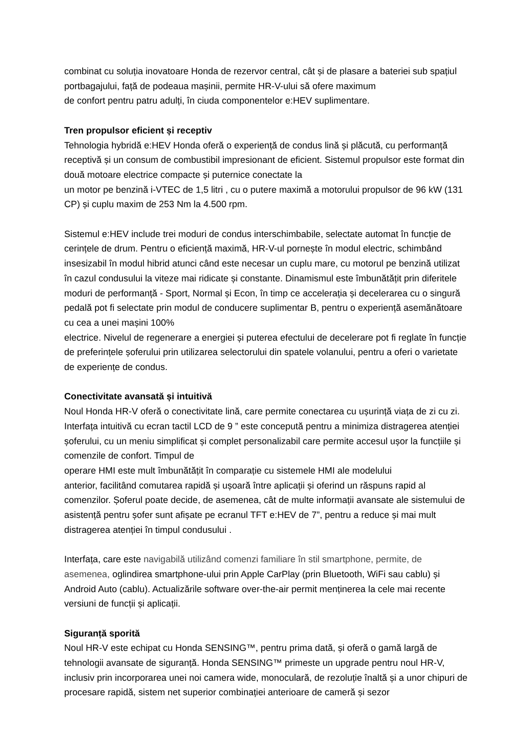combinat cu soluția inovatoare Honda de rezervor central, cât și de plasare a bateriei sub spațiul portbagajului, față de podeaua mașinii, permite HR-V-ului să ofere maximum
de confort pentru patru adulți, în ciuda componentelor e:HEV suplimentare.
Tren propulsor eficient și receptiv
Tehnologia hybridă e:HEV Honda oferă o experiență de condus lină și plăcută, cu performanță receptivă și un consum de combustibil impresionant de eficient. Sistemul propulsor este format din două motoare electrice compacte și puternice conectate la
un motor pe benzină i-VTEC de 1,5 litri , cu o putere maximă a motorului propulsor de 96 kW (131 CP) și cuplu maxim de 253 Nm la 4.500 rpm.
Sistemul e:HEV include trei moduri de condus interschimbabile, selectate automat în funcție de cerințele de drum. Pentru o eficiență maximă, HR-V-ul pornește în modul electric, schimbând insesizabil în modul hibrid atunci când este necesar un cuplu mare, cu motorul pe benzină utilizat în cazul condusului la viteze mai ridicate și constante. Dinamismul este îmbunătățit prin diferitele moduri de performanță - Sport, Normal și Econ, în timp ce accelerația și decelerarea cu o singură pedală pot fi selectate prin modul de conducere suplimentar B, pentru o experiență asemănătoare cu cea a unei mașini 100%
electrice. Nivelul de regenerare a energiei și puterea efectului de decelerare pot fi reglate în funcție de preferințele șoferului prin utilizarea selectorului din spatele volanului, pentru a oferi o varietate de experiențe de condus.
Conectivitate avansată și intuitivă
Noul Honda HR-V oferă o conectivitate lină, care permite conectarea cu ușurință viața de zi cu zi. Interfața intuitivă cu ecran tactil LCD de 9 ” este concepută pentru a minimiza distragerea atenției șoferului, cu un meniu simplificat și complet personalizabil care permite accesul ușor la funcțiile și comenzile de confort. Timpul de
operare HMI este mult îmbunătățit în comparație cu sistemele HMI ale modelului
anterior, facilitând comutarea rapidă și ușoară între aplicații și oferind un răspuns rapid al comenzilor. Șoferul poate decide, de asemenea, cât de multe informații avansate ale sistemului de asistență pentru șofer sunt afișate pe ecranul TFT e:HEV de 7”, pentru a reduce și mai mult distragerea atenției în timpul condusului .
Interfața, care este navigabilă utilizând comenzi familiare în stil smartphone, permite, de asemenea, oglindirea smartphone-ului prin Apple CarPlay (prin Bluetooth, WiFi sau cablu) și Android Auto (cablu). Actualizările software over-the-air permit menținerea la cele mai recente versiuni de funcții și aplicații.
Siguranță sporită
Noul HR-V este echipat cu Honda SENSING™, pentru prima dată, și oferă o gamă largă de tehnologii avansate de siguranță. Honda SENSING™ primeste un upgrade pentru noul HR-V, inclusiv prin incorporarea unei noi camera wide, monoculară, de rezoluție înaltă și a unor chipuri de procesare rapidă, sistem net superior combinației anterioare de cameră și sezor